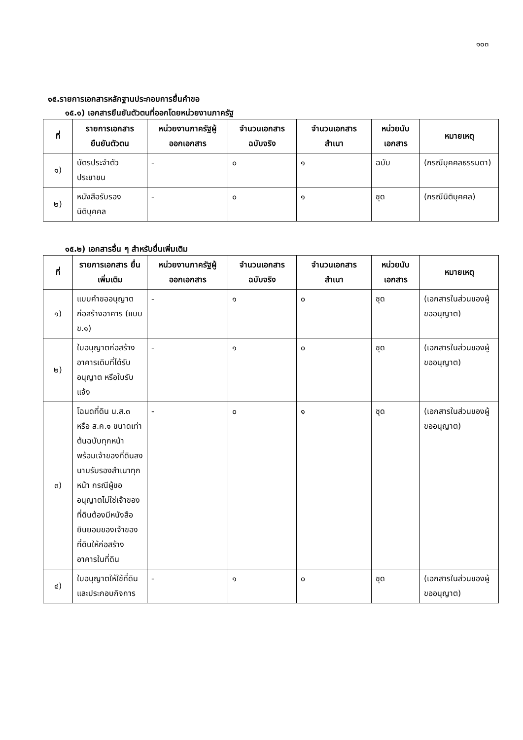๑๐๓
๑๕.รายการเอกสารหลักฐานประกอบการยื่นคำขอ
๑๕.๑) เอกสารยืนยันตัวตนที่ออกโดยหน่วยงานภาครัฐ
| ที่ | รายการเอกสาร ยืนยันตัวตน | หน่วยงานภาครัฐผู้ ออกเอกสาร | จำนวนเอกสาร ฉบับจริง | จำนวนเอกสาร สำเนา | หน่วยนับ เอกสาร | หมายเหตุ |
| --- | --- | --- | --- | --- | --- | --- |
| ๑) | บัตรประจำตัวประชาชน | - | ๐ | ๑ | ฉบับ | (กรณีบุคคลธรรมดา) |
| ๒) | หนังสือรับรองนิติบุคคล | - | ๐ | ๑ | ชุด | (กรณีนิติบุคคล) |
๑๕.๒) เอกสารอื่น ๆ สำหรับยื่นเพิ่มเติม
| ที่ | รายการเอกสาร ยื่นเพิ่มเติม | หน่วยงานภาครัฐผู้ ออกเอกสาร | จำนวนเอกสาร ฉบับจริง | จำนวนเอกสาร สำเนา | หน่วยนับ เอกสาร | หมายเหตุ |
| --- | --- | --- | --- | --- | --- | --- |
| ๑) | แบบคำขออนุญาตก่อสร้างอาคาร (แบบ ข.๑) | - | ๑ | ๐ | ชุด | (เอกสารในส่วนของผู้ขออนุญาต) |
| ๒) | ใบอนุญาตก่อสร้างอาคารเดิมที่ได้รับอนุญาต หรือใบรับแจ้ง | - | ๑ | ๐ | ชุด | (เอกสารในส่วนของผู้ขออนุญาต) |
| ๓) | โฉนดที่ดิน น.ส.๓ หรือ ส.ค.๑ ขนาดเท่าต้นฉบับทุกหน้า พร้อมเจ้าของที่ดินลงนามรับรองสำเนาทุกหน้า กรณีผู้ขออนุญาตไม่ใช่เจ้าของที่ดินต้องมีหนังสือยินยอมของเจ้าของที่ดินให้ก่อสร้างอาคารในที่ดิน | - | ๐ | ๑ | ชุด | (เอกสารในส่วนของผู้ขออนุญาต) |
| ๔) | ใบอนุญาตให้ใช้ที่ดินและประกอบกิจการ | - | ๑ | ๐ | ชุด | (เอกสารในส่วนของผู้ขออนุญาต) |